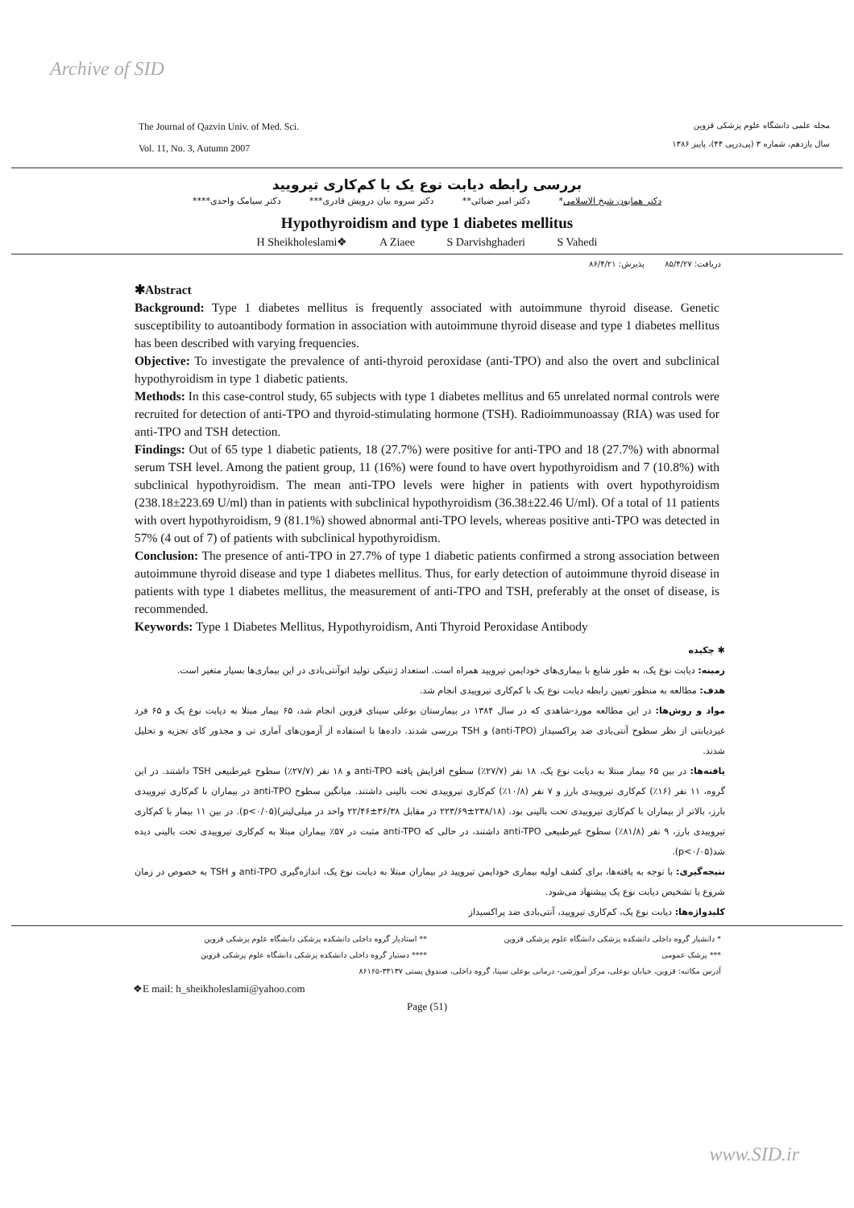Archive of SID
The Journal of Qazvin Univ. of Med. Sci.
Vol. 11, No. 3, Autumn 2007
مجله علمی دانشگاه علوم پزشکی قزوین
سال یازدهم، شماره ۳ (پی‌درپی ۴۴)، پاییز ۱۳۸۶
بررسی رابطه دیابت نوع یک با کم‌کاری تیرویید
دکتر همایون شیخ الاسلامی* دکتر امیر ضیائی** دکتر سروه بیان درویش قادری*** دکتر سیامک واحدی****
Hypothyroidism and type 1 diabetes mellitus
H Sheikholeslami❖ A Ziaee S Darvishghaderi S Vahedi
دریافت: ۸۵/۴/۲۷ پذیرش: ۸۶/۴/۲۱
✱Abstract
Background: Type 1 diabetes mellitus is frequently associated with autoimmune thyroid disease. Genetic susceptibility to autoantibody formation in association with autoimmune thyroid disease and type 1 diabetes mellitus has been described with varying frequencies.
Objective: To investigate the prevalence of anti-thyroid peroxidase (anti-TPO) and also the overt and subclinical hypothyroidism in type 1 diabetic patients.
Methods: In this case-control study, 65 subjects with type 1 diabetes mellitus and 65 unrelated normal controls were recruited for detection of anti-TPO and thyroid-stimulating hormone (TSH). Radioimmunoassay (RIA) was used for anti-TPO and TSH detection.
Findings: Out of 65 type 1 diabetic patients, 18 (27.7%) were positive for anti-TPO and 18 (27.7%) with abnormal serum TSH level. Among the patient group, 11 (16%) were found to have overt hypothyroidism and 7 (10.8%) with subclinical hypothyroidism. The mean anti-TPO levels were higher in patients with overt hypothyroidism (238.18±223.69 U/ml) than in patients with subclinical hypothyroidism (36.38±22.46 U/ml). Of a total of 11 patients with overt hypothyroidism, 9 (81.1%) showed abnormal anti-TPO levels, whereas positive anti-TPO was detected in 57% (4 out of 7) of patients with subclinical hypothyroidism.
Conclusion: The presence of anti-TPO in 27.7% of type 1 diabetic patients confirmed a strong association between autoimmune thyroid disease and type 1 diabetes mellitus. Thus, for early detection of autoimmune thyroid disease in patients with type 1 diabetes mellitus, the measurement of anti-TPO and TSH, preferably at the onset of disease, is recommended.
Keywords: Type 1 Diabetes Mellitus, Hypothyroidism, Anti Thyroid Peroxidase Antibody
✱ چکیده
زمینه: دیابت نوع یک، به طور شایع با بیماری‌های خودایمن تیرویید همراه است. استعداد ژنتیکی تولید اتوآنتی‌بادی در این بیماری‌ها بسیار متغیر است.
هدف: مطالعه به منظور تعیین رابطه دیابت نوع یک با کم‌کاری تیروییدی انجام شد.
مواد و روش‌ها: در این مطالعه مورد-شاهدی که در سال ۱۳۸۴ در بیمارستان بوعلی سینای قزوین انجام شد، ۶۵ بیمار مبتلا به دیابت نوع یک و ۶۵ فرد غیردیابتی از نظر سطوح آنتی‌بادی ضد پراکسیداز (anti-TPO) و TSH بررسی شدند. داده‌ها با استفاده از آزمون‌های آماری تی و مجذور کای تجزیه و تحلیل شدند.
یافته‌ها: در بین ۶۵ بیمار مبتلا به دیابت نوع یک، ۱۸ نفر (۲۷/۷٪) سطوح افزایش یافته anti-TPO و ۱۸ نفر (۲۷/۷٪) سطوح غیرطبیعی TSH داشتند. در این گروه، ۱۱ نفر (۱۶٪) کم‌کاری تیروییدی بارز و ۷ نفر (۱۰/۸٪) کم‌کاری تیروییدی تحت بالینی داشتند. میانگین سطوح anti-TPO در بیماران با کم‌کاری تیروییدی بارز، بالاتر از بیماران با کم‌کاری تیروییدی تحت بالینی بود. (۲۳۸/۱۸±۲۲۳/۶۹ در مقابل ۳۶/۳۸±۲۲/۴۶ واحد در میلی‌لیتر)(p<۰/۰۵). در بین ۱۱ بیمار با کم‌کاری تیروییدی بارز، ۹ نفر (۸۱/۸٪) سطوح غیرطبیعی anti-TPO داشتند، در حالی که anti-TPO مثبت در ۵۷٪ بیماران مبتلا به کم‌کاری تیروییدی تحت بالینی دیده شد(p<۰/۰۵).
نتیجه‌گیری: با توجه به یافته‌ها، برای کشف اولیه بیماری خودایمن تیرویید در بیماران مبتلا به دیابت نوع یک، اندازه‌گیری anti-TPO و TSH به خصوص در زمان شروع یا تشخیص دیابت نوع یک پیشنهاد می‌شود.
کلیدواژه‌ها: دیابت نوع یک، کم‌کاری تیرویید، آنتی‌بادی ضد پراکسیداز
* دانشیار گروه داخلی دانشکده پزشکی دانشگاه علوم پزشکی قزوین
** استادیار گروه داخلی دانشکده پزشکی دانشگاه علوم پزشکی قزوین
*** پزشک عمومی **** دستیار گروه داخلی دانشکده پزشکی دانشگاه علوم پزشکی قزوین
آدرس مکاتبه: قزوین، خیابان بوعلی، مرکز آموزشی- درمانی بوعلی سینا، گروه داخلی، صندوق پستی ۳۴۱۳۷-۸۶۱۶۵
❖E mail: h_sheikholeslami@yahoo.com
Page (51)
www.SID.ir